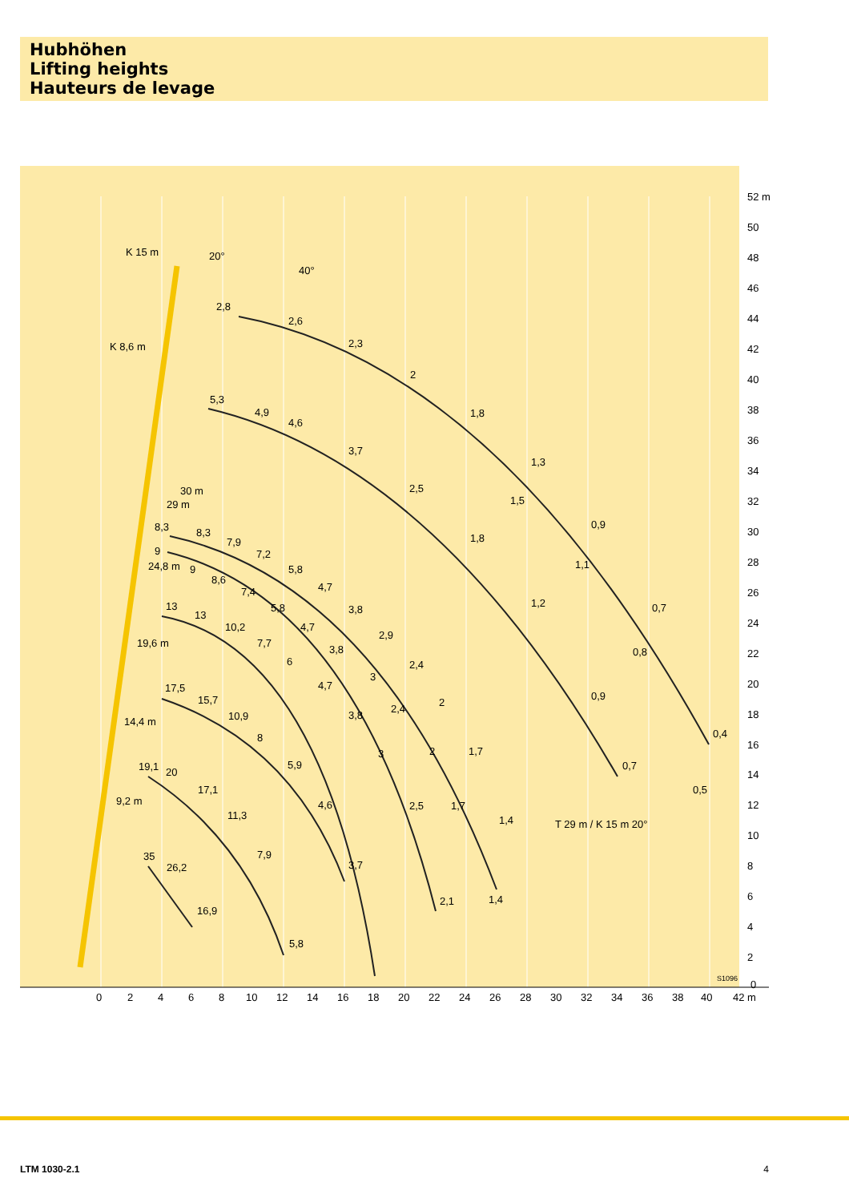Hubhöhen
Lifting heights
Hauteurs de levage
52 m
50
48
46
44
42
40
38
36
34
32
30
28
26
24
22
20
18
16
14
12
10
8
6
4
2
0
0
2
4
6
8
10
12
14
16
18
20
22
24
26
28
30
32
34
36
38
40
42 m
K 15 m
20°
40°
K 8,6 m
30 m
29 m
24,8 m
19,6 m
14,4 m
9,2 m
2,8
2,6
2,3
2
1,8
1,3
0,9
0,7
0,4
5,3
4,9
4,6
3,7
2,5
1,8
1,2
0,9
0,7
8,3
8,3
7,9
7,2
5,8
4,7
3,8
2,9
2,4
2
1,7
1,4
9
9
8,6
7,4
5,8
4,7
3,8
3
2,4
2
1,7
1,4
13
13
10,2
7,7
6
4,7
3,8
3
2,5
2,1
17,5
15,7
10,9
8
5,9
4,6
3,7
19,1
20
17,1
11,3
7,9
5,8
35
26,2
16,9
1,5
1,1
0,8
0,5
T 29 m / K 15 m 20°
S1096
LTM 1030-2.1 4